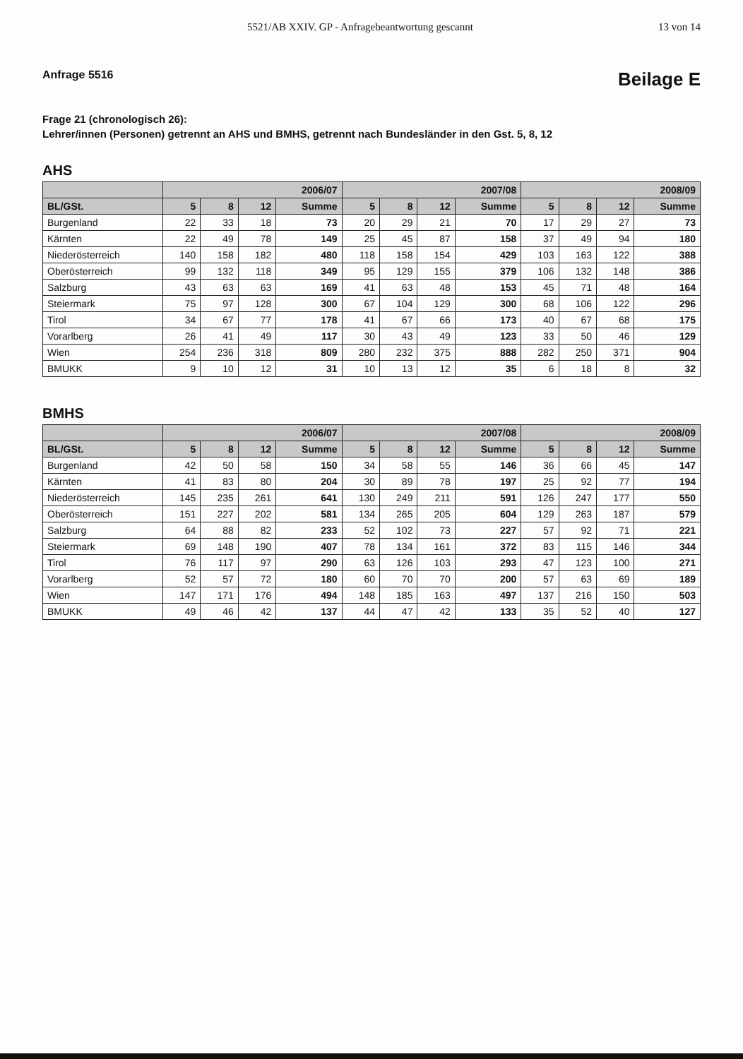5521/AB XXIV. GP - Anfragebeantwortung gescannt 13 von 14
Anfrage 5516 Beilage E
Frage 21 (chronologisch 26):
Lehrer/innen (Personen) getrennt an AHS und BMHS, getrennt nach Bundesländer in den Gst. 5, 8, 12
AHS
| | 2006/07 | | | | 2007/08 | | | | 2008/09 | | | |
| --- | --- | --- | --- | --- | --- | --- | --- | --- | --- | --- | --- | --- |
| BL/GSt. | 5 | 8 | 12 | Summe | 5 | 8 | 12 | Summe | 5 | 8 | 12 | Summe |
| Burgenland | 22 | 33 | 18 | 73 | 20 | 29 | 21 | 70 | 17 | 29 | 27 | 73 |
| Kärnten | 22 | 49 | 78 | 149 | 25 | 45 | 87 | 158 | 37 | 49 | 94 | 180 |
| Niederösterreich | 140 | 158 | 182 | 480 | 118 | 158 | 154 | 429 | 103 | 163 | 122 | 388 |
| Oberösterreich | 99 | 132 | 118 | 349 | 95 | 129 | 155 | 379 | 106 | 132 | 148 | 386 |
| Salzburg | 43 | 63 | 63 | 169 | 41 | 63 | 48 | 153 | 45 | 71 | 48 | 164 |
| Steiermark | 75 | 97 | 128 | 300 | 67 | 104 | 129 | 300 | 68 | 106 | 122 | 296 |
| Tirol | 34 | 67 | 77 | 178 | 41 | 67 | 66 | 173 | 40 | 67 | 68 | 175 |
| Vorarlberg | 26 | 41 | 49 | 117 | 30 | 43 | 49 | 123 | 33 | 50 | 46 | 129 |
| Wien | 254 | 236 | 318 | 809 | 280 | 232 | 375 | 888 | 282 | 250 | 371 | 904 |
| BMUKK | 9 | 10 | 12 | 31 | 10 | 13 | 12 | 35 | 6 | 18 | 8 | 32 |
BMHS
| | 2006/07 | | | | 2007/08 | | | | 2008/09 | | | |
| --- | --- | --- | --- | --- | --- | --- | --- | --- | --- | --- | --- | --- |
| BL/GSt. | 5 | 8 | 12 | Summe | 5 | 8 | 12 | Summe | 5 | 8 | 12 | Summe |
| Burgenland | 42 | 50 | 58 | 150 | 34 | 58 | 55 | 146 | 36 | 66 | 45 | 147 |
| Kärnten | 41 | 83 | 80 | 204 | 30 | 89 | 78 | 197 | 25 | 92 | 77 | 194 |
| Niederösterreich | 145 | 235 | 261 | 641 | 130 | 249 | 211 | 591 | 126 | 247 | 177 | 550 |
| Oberösterreich | 151 | 227 | 202 | 581 | 134 | 265 | 205 | 604 | 129 | 263 | 187 | 579 |
| Salzburg | 64 | 88 | 82 | 233 | 52 | 102 | 73 | 227 | 57 | 92 | 71 | 221 |
| Steiermark | 69 | 148 | 190 | 407 | 78 | 134 | 161 | 372 | 83 | 115 | 146 | 344 |
| Tirol | 76 | 117 | 97 | 290 | 63 | 126 | 103 | 293 | 47 | 123 | 100 | 271 |
| Vorarlberg | 52 | 57 | 72 | 180 | 60 | 70 | 70 | 200 | 57 | 63 | 69 | 189 |
| Wien | 147 | 171 | 176 | 494 | 148 | 185 | 163 | 497 | 137 | 216 | 150 | 503 |
| BMUKK | 49 | 46 | 42 | 137 | 44 | 47 | 42 | 133 | 35 | 52 | 40 | 127 |